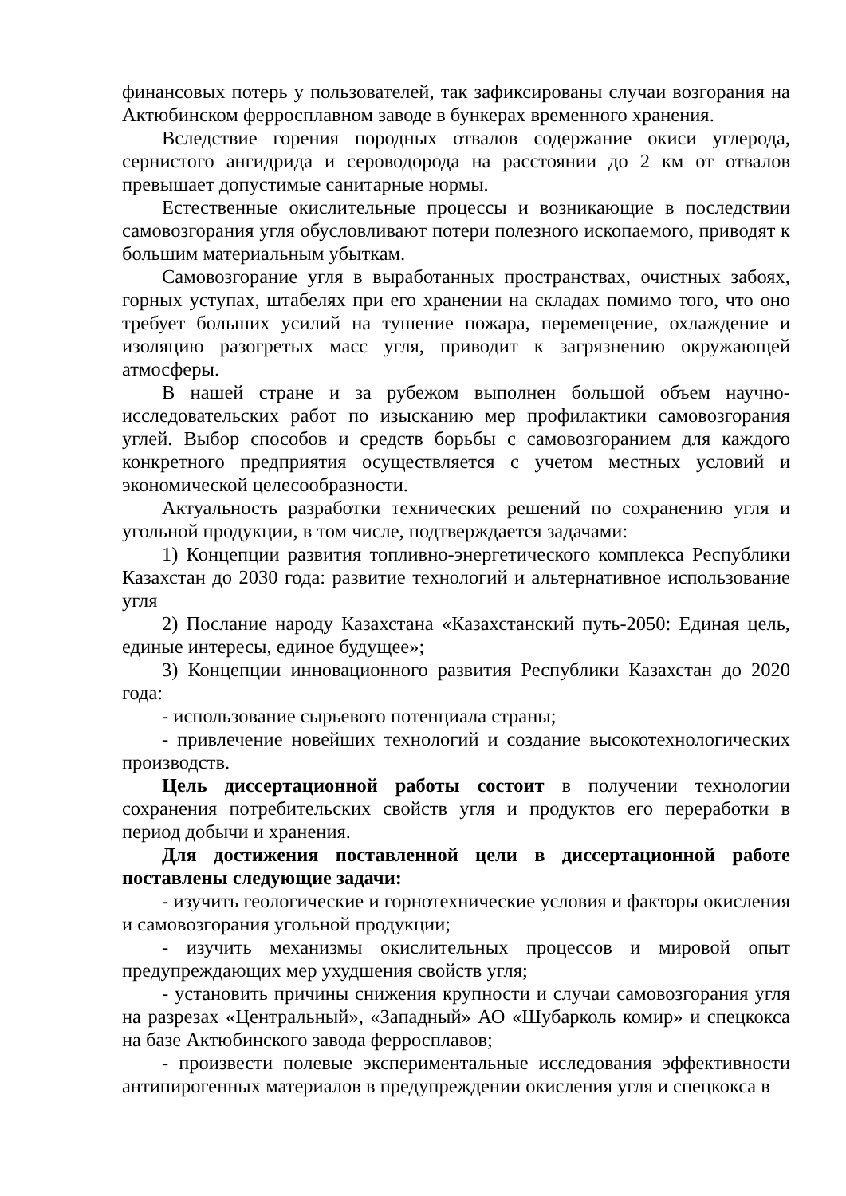финансовых потерь у пользователей, так зафиксированы случаи возгорания на Актюбинском ферросплавном заводе в бункерах временного хранения.
Вследствие горения породных отвалов содержание окиси углерода, сернистого ангидрида и сероводорода на расстоянии до 2 км от отвалов превышает допустимые санитарные нормы.
Естественные окислительные процессы и возникающие в последствии самовозгорания угля обусловливают потери полезного ископаемого, приводят к большим материальным убыткам.
Самовозгорание угля в выработанных пространствах, очистных забоях, горных уступах, штабелях при его хранении на складах помимо того, что оно требует больших усилий на тушение пожара, перемещение, охлаждение и изоляцию разогретых масс угля, приводит к загрязнению окружающей атмосферы.
В нашей стране и за рубежом выполнен большой объем научно-исследовательских работ по изысканию мер профилактики самовозгорания углей. Выбор способов и средств борьбы с самовозгоранием для каждого конкретного предприятия осуществляется с учетом местных условий и экономической целесообразности.
Актуальность разработки технических решений по сохранению угля и угольной продукции, в том числе, подтверждается задачами:
1) Концепции развития топливно-энергетического комплекса Республики Казахстан до 2030 года: развитие технологий и альтернативное использование угля
2) Послание народу Казахстана «Казахстанский путь-2050: Единая цель, единые интересы, единое будущее»;
3) Концепции инновационного развития Республики Казахстан до 2020 года:
- использование сырьевого потенциала страны;
- привлечение новейших технологий и создание высокотехнологических производств.
Цель диссертационной работы состоит в получении технологии сохранения потребительских свойств угля и продуктов его переработки в период добычи и хранения.
Для достижения поставленной цели в диссертационной работе поставлены следующие задачи:
- изучить геологические и горнотехнические условия и факторы окисления и самовозгорания угольной продукции;
- изучить механизмы окислительных процессов и мировой опыт предупреждающих мер ухудшения свойств угля;
- установить причины снижения крупности и случаи самовозгорания угля на разрезах «Центральный», «Западный» АО «Шубарколь комир» и спецкокса на базе Актюбинского завода ферросплавов;
- произвести полевые экспериментальные исследования эффективности антипирогенных материалов в предупреждении окисления угля и спецкокса в